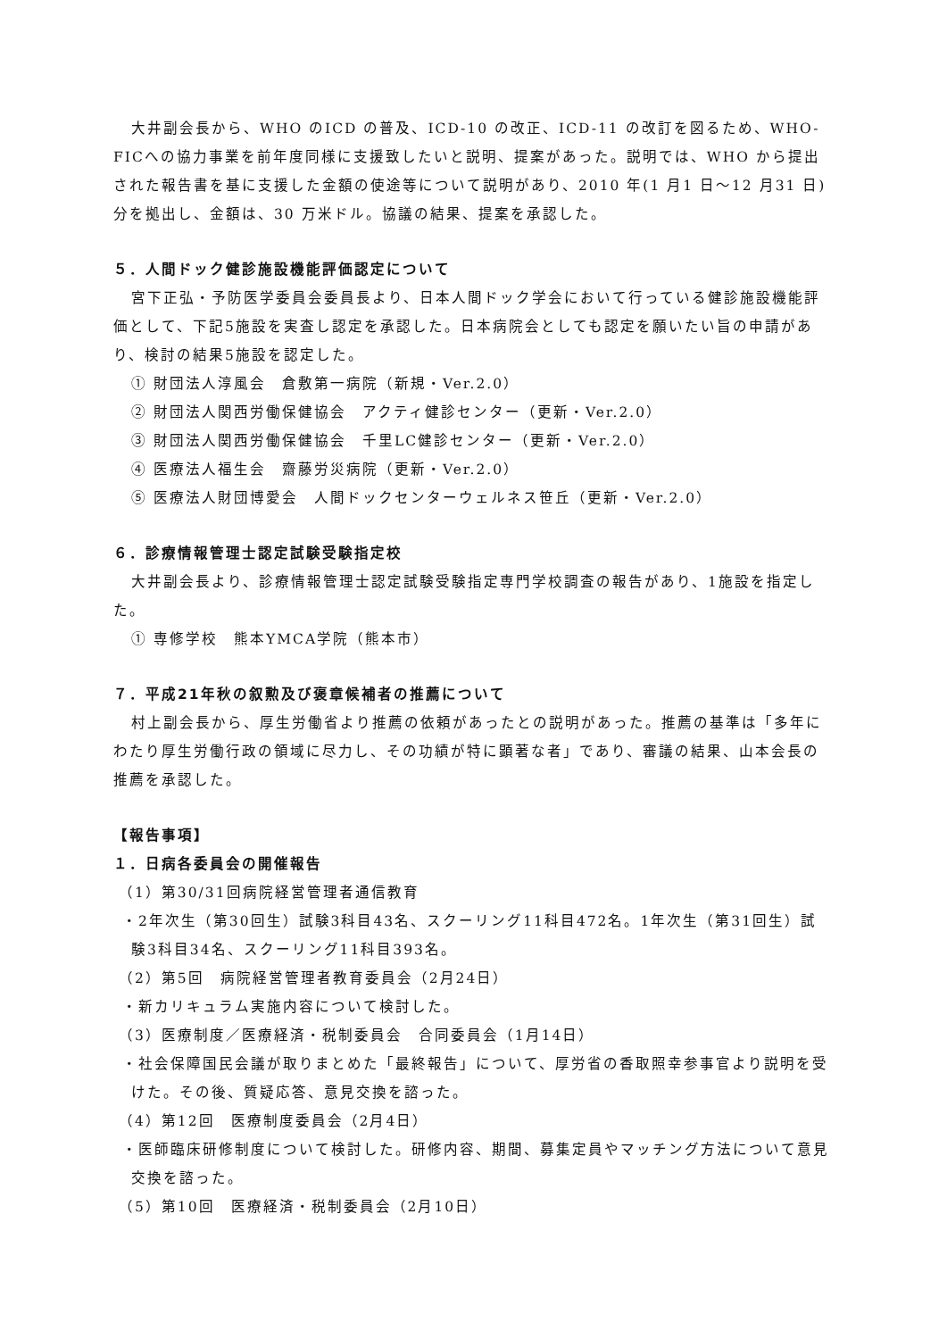大井副会長から、WHO のICD の普及、ICD-10 の改正、ICD-11 の改訂を図るため、WHO-FICへの協力事業を前年度同様に支援致したいと説明、提案があった。説明では、WHO から提出された報告書を基に支援した金額の使途等について説明があり、2010 年(1 月1 日～12 月31 日)分を拠出し、金額は、30 万米ドル。協議の結果、提案を承認した。
５．人間ドック健診施設機能評価認定について
宮下正弘・予防医学委員会委員長より、日本人間ドック学会において行っている健診施設機能評価として、下記5施設を実査し認定を承認した。日本病院会としても認定を願いたい旨の申請があり、検討の結果5施設を認定した。
① 財団法人淳風会　倉敷第一病院（新規・Ver.2.0）
② 財団法人関西労働保健協会　アクティ健診センター（更新・Ver.2.0）
③ 財団法人関西労働保健協会　千里LC健診センター（更新・Ver.2.0）
④ 医療法人福生会　齋藤労災病院（更新・Ver.2.0）
⑤ 医療法人財団博愛会　人間ドックセンターウェルネス笹丘（更新・Ver.2.0）
６．診療情報管理士認定試験受験指定校
大井副会長より、診療情報管理士認定試験受験指定専門学校調査の報告があり、1施設を指定した。
① 専修学校　熊本YMCA学院（熊本市）
７．平成21年秋の叙勲及び褒章候補者の推薦について
村上副会長から、厚生労働省より推薦の依頼があったとの説明があった。推薦の基準は「多年にわたり厚生労働行政の領域に尽力し、その功績が特に顕著な者」であり、審議の結果、山本会長の推薦を承認した。
【報告事項】
１．日病各委員会の開催報告
（1）第30/31回病院経営管理者通信教育
・2年次生（第30回生）試験3科目43名、スクーリング11科目472名。1年次生（第31回生）試験3科目34名、スクーリング11科目393名。
（2）第5回　病院経営管理者教育委員会（2月24日）
・新カリキュラム実施内容について検討した。
（3）医療制度／医療経済・税制委員会　合同委員会（1月14日）
・社会保障国民会議が取りまとめた「最終報告」について、厚労省の香取照幸参事官より説明を受けた。その後、質疑応答、意見交換を諮った。
（4）第12回　医療制度委員会（2月4日）
・医師臨床研修制度について検討した。研修内容、期間、募集定員やマッチング方法について意見交換を諮った。
（5）第10回　医療経済・税制委員会（2月10日）